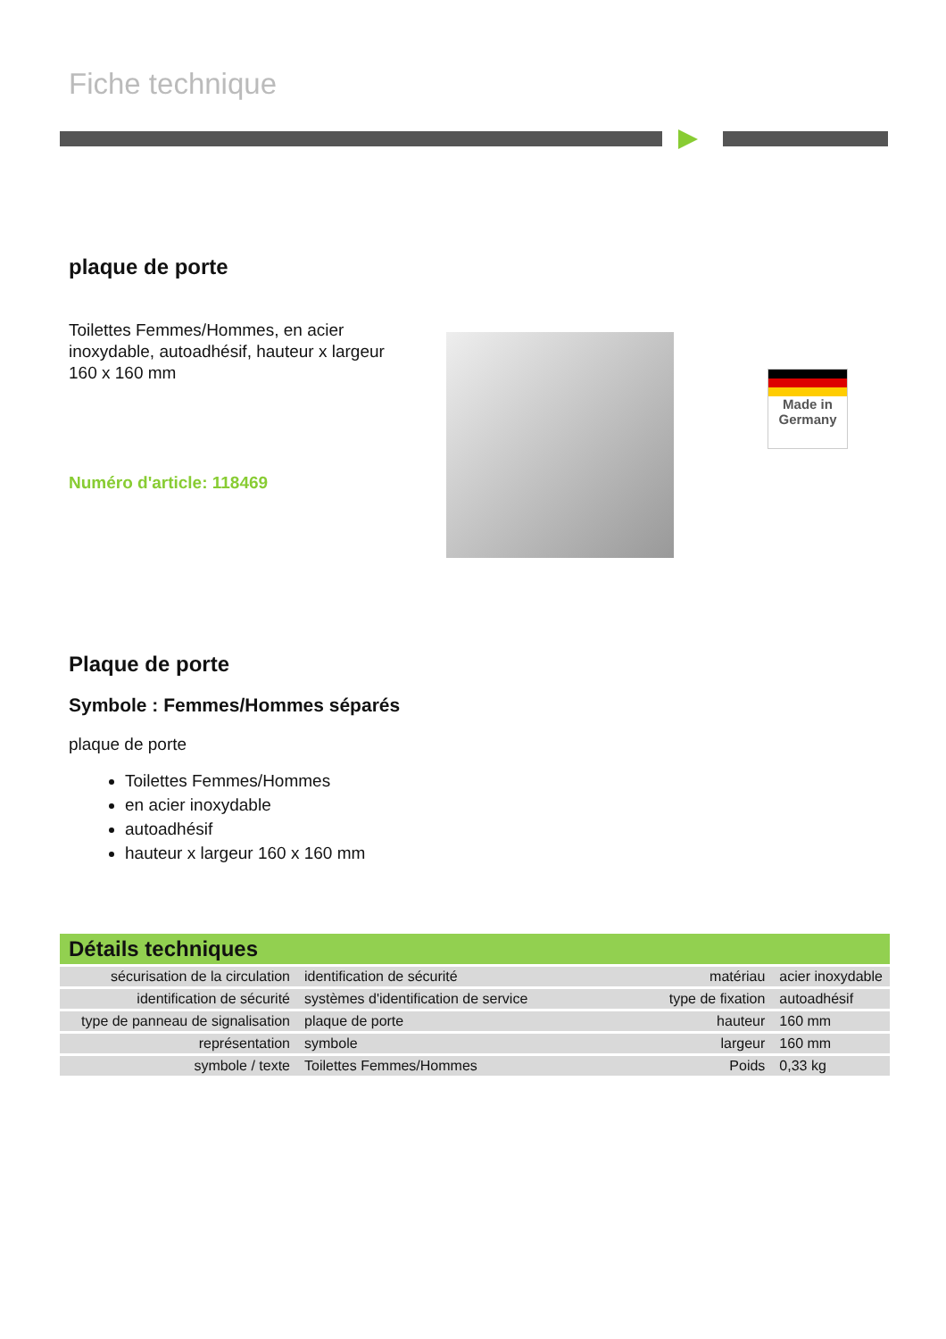Fiche technique
plaque de porte
Toilettes Femmes/Hommes, en acier inoxydable, autoadhésif, hauteur x largeur 160 x 160 mm
Numéro d'article: 118469
Made in
Germany
Plaque de porte
Symbole : Femmes/Hommes séparés
plaque de porte
Toilettes Femmes/Hommes
en acier inoxydable
autoadhésif
hauteur x largeur 160 x 160 mm
Détails techniques
| sécurisation de la circulation | identification de sécurité | matériau | acier inoxydable |
| identification de sécurité | systèmes d'identification de service | type de fixation | autoadhésif |
| type de panneau de signalisation | plaque de porte | hauteur | 160 mm |
| représentation | symbole | largeur | 160 mm |
| symbole / texte | Toilettes Femmes/Hommes | Poids | 0,33 kg |